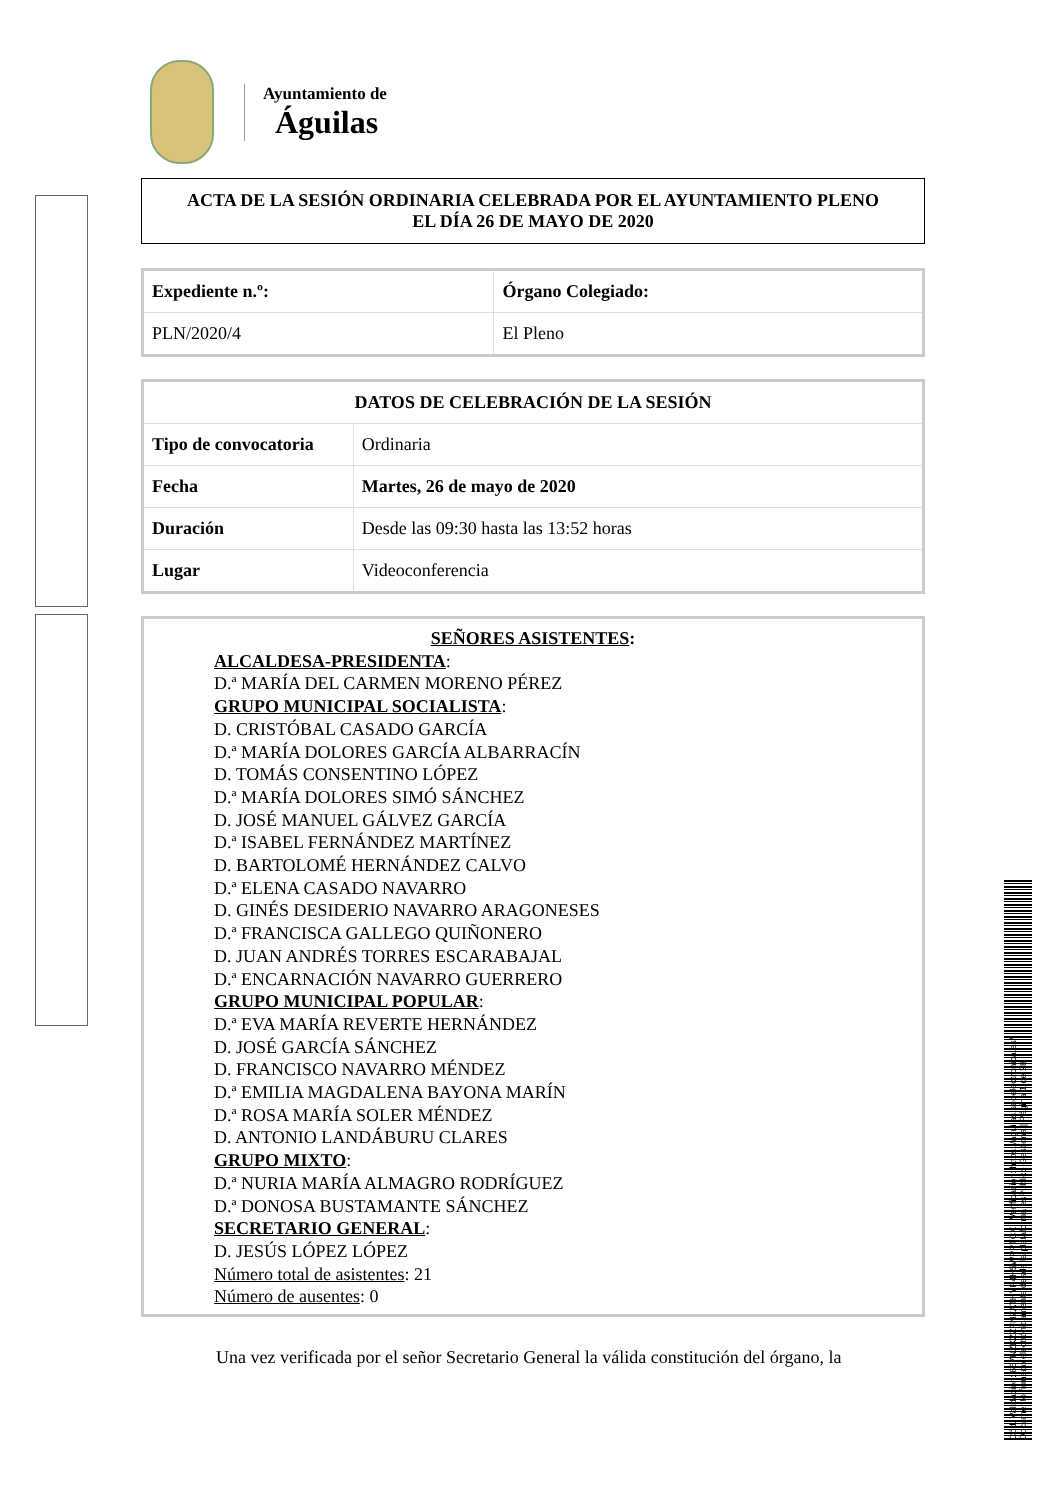Ayuntamiento de
Águilas
ACTA DE LA SESIÓN ORDINARIA CELEBRADA POR EL AYUNTAMIENTO PLENO
EL DÍA 26 DE MAYO DE 2020
| Expediente n.º: | Órgano Colegiado: |
| --- | --- |
| PLN/2020/4 | El Pleno |
| DATOS DE CELEBRACIÓN DE LA SESIÓN | |
| --- | --- |
| Tipo de convocatoria | Ordinaria |
| Fecha | Martes, 26 de mayo de 2020 |
| Duración | Desde las 09:30 hasta las 13:52 horas |
| Lugar | Videoconferencia |
SEÑORES ASISTENTES:
ALCALDESA-PRESIDENTA:
D.ª MARÍA DEL CARMEN MORENO PÉREZ
GRUPO MUNICIPAL SOCIALISTA:
D. CRISTÓBAL CASADO GARCÍA
D.ª MARÍA DOLORES GARCÍA ALBARRACÍN
D. TOMÁS CONSENTINO LÓPEZ
D.ª MARÍA DOLORES SIMÓ SÁNCHEZ
D. JOSÉ MANUEL GÁLVEZ GARCÍA
D.ª ISABEL FERNÁNDEZ MARTÍNEZ
D. BARTOLOMÉ HERNÁNDEZ CALVO
D.ª ELENA CASADO NAVARRO
D. GINÉS DESIDERIO NAVARRO ARAGONESES
D.ª FRANCISCA GALLEGO QUIÑONERO
D. JUAN ANDRÉS TORRES ESCARABAJAL
D.ª ENCARNACIÓN NAVARRO GUERRERO
GRUPO MUNICIPAL POPULAR:
D.ª EVA MARÍA REVERTE HERNÁNDEZ
D. JOSÉ GARCÍA SÁNCHEZ
D. FRANCISCO NAVARRO MÉNDEZ
D.ª EMILIA MAGDALENA BAYONA MARÍN
D.ª ROSA MARÍA SOLER MÉNDEZ
D. ANTONIO LANDÁBURU CLARES
GRUPO MIXTO:
D.ª NURIA MARÍA ALMAGRO RODRÍGUEZ
D.ª DONOSA BUSTAMANTE SÁNCHEZ
SECRETARIO GENERAL:
D. JESÚS LÓPEZ LÓPEZ
Número total de asistentes: 21
Número de ausentes: 0
Una vez verificada por el señor Secretario General la válida constitución del órgano, la
Cód. Validación: 667NZKZZFNZATHYP4H5WPPTCX | Verificación: https://aguilas.sedelectronica.es/
Documento firmado electrónicamente desde la plataforma esPublico Gestiona | Página 1 de 28